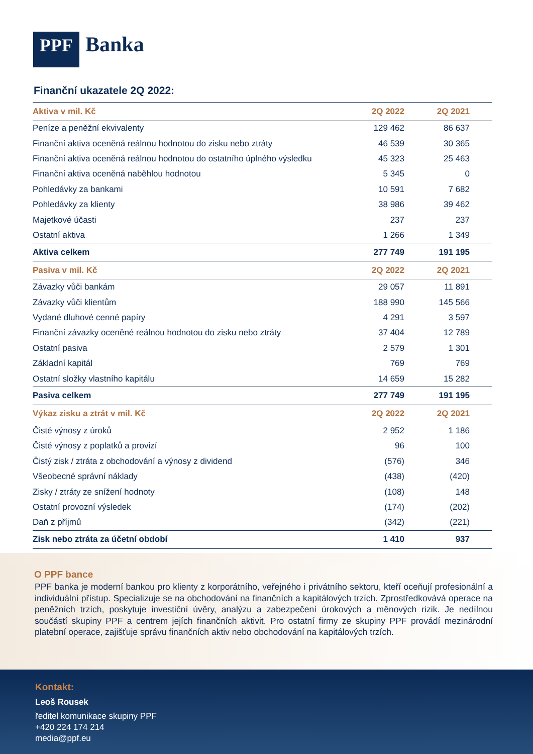PPF
Banka
Finanční ukazatele 2Q 2022:
| Aktiva v mil. Kč | 2Q 2022 | 2Q 2021 | |
| --- | --- | --- | --- |
| Peníze a peněžní ekvivalenty | 129 462 | 86 637 | |
| Finanční aktiva oceněná reálnou hodnotou do zisku nebo ztráty | 46 539 | 30 365 | |
| Finanční aktiva oceněná reálnou hodnotou do ostatního úplného výsledku | 45 323 | 25 463 | |
| Finanční aktiva oceněná naběhlou hodnotou | 5 345 | 0 | |
| Pohledávky za bankami | 10 591 | 7 682 | |
| Pohledávky za klienty | 38 986 | 39 462 | |
| Majetkové účasti | 237 | 237 | |
| Ostatní aktiva | 1 266 | 1 349 | |
| Aktiva celkem | 277 749 | 191 195 | |
| Pasiva v mil. Kč | 2Q 2022 | 2Q 2021 | |
| Závazky vůči bankám | 29 057 | 11 891 | |
| Závazky vůči klientům | 188 990 | 145 566 | |
| Vydané dluhové cenné papíry | 4 291 | 3 597 | |
| Finanční závazky oceněné reálnou hodnotou do zisku nebo ztráty | 37 404 | 12 789 | |
| Ostatní pasiva | 2 579 | 1 301 | |
| Základní kapitál | 769 | 769 | |
| Ostatní složky vlastního kapitálu | 14 659 | 15 282 | |
| Pasiva celkem | 277 749 | 191 195 | |
| Výkaz zisku a ztrát v mil. Kč | 2Q 2022 | 2Q 2021 | |
| Čisté výnosy z úroků | 2 952 | 1 186 | |
| Čisté výnosy z poplatků a provizí | 96 | 100 | |
| Čistý zisk / ztráta z obchodování a výnosy z dividend | (576) | 346 | |
| Všeobecné správní náklady | (438) | (420) | |
| Zisky / ztráty ze snížení hodnoty | (108) | 148 | |
| Ostatní provozní výsledek | (174) | (202) | |
| Daň z příjmů | (342) | (221) | |
| Zisk nebo ztráta za účetní období | 1 410 | 937 | |
O PPF bance
PPF banka je moderní bankou pro klienty z korporátního, veřejného i privátního sektoru, kteří oceňují profesionální a individuální přístup. Specializuje se na obchodování na finančních a kapitálových trzích. Zprostředkovává operace na peněžních trzích, poskytuje investiční úvěry, analýzu a zabezpečení úrokových a měnových rizik. Je nedílnou součástí skupiny PPF a centrem jejích finančních aktivit. Pro ostatní firmy ze skupiny PPF provádí mezinárodní platební operace, zajišťuje správu finančních aktiv nebo obchodování na kapitálových trzích.
Kontakt:
Leoš Rousek
ředitel komunikace skupiny PPF
+420 224 174 214
media@ppf.eu